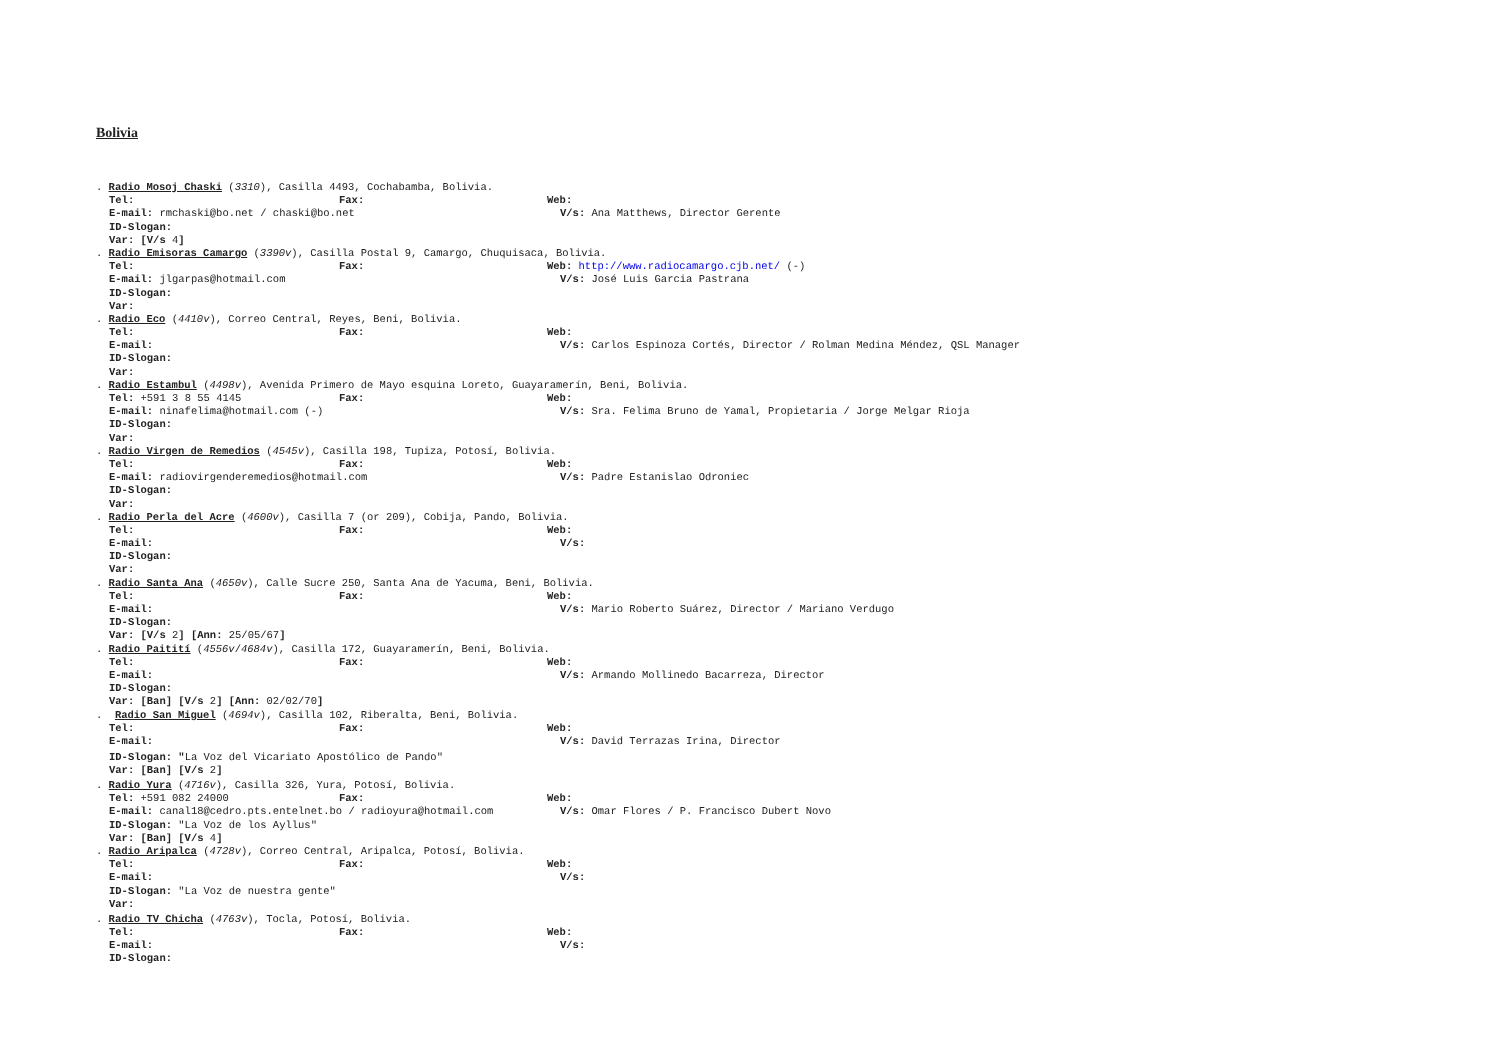Bolivia
. Radio Mosoj Chaski (3310), Casilla 4493, Cochabamba, Bolivia.
Tel: Fax: Web:
E-mail: rmchaski@bo.net / chaski@bo.net V/s: Ana Matthews, Director Gerente
ID-Slogan:
Var: [V/s 4]
. Radio Emisoras Camargo (3390v), Casilla Postal 9, Camargo, Chuquisaca, Bolivia.
Tel: Fax: Web: http://www.radiocamargo.cjb.net/ (-)
E-mail: jlgarpas@hotmail.com V/s: José Luis Garcia Pastrana
ID-Slogan:
Var:
. Radio Eco (4410v), Correo Central, Reyes, Beni, Bolivia.
Tel: Fax: Web:
E-mail: V/s: Carlos Espinoza Cortés, Director / Rolman Medina Méndez, QSL Manager
ID-Slogan:
Var:
. Radio Estambul (4498v), Avenida Primero de Mayo esquina Loreto, Guayaramerín, Beni, Bolivia.
Tel: +591 3 8 55 4145 Fax: Web:
E-mail: ninafelima@hotmail.com (-) V/s: Sra. Felima Bruno de Yamal, Propietaria / Jorge Melgar Rioja
ID-Slogan:
Var:
. Radio Virgen de Remedios (4545v), Casilla 198, Tupiza, Potosí, Bolivia.
Tel: Fax: Web:
E-mail: radiovirgenderemedios@hotmail.com V/s: Padre Estanislao Odroniec
ID-Slogan:
Var:
. Radio Perla del Acre (4600v), Casilla 7 (or 209), Cobija, Pando, Bolivia.
Tel: Fax: Web:
E-mail: V/s:
ID-Slogan:
Var:
. Radio Santa Ana (4650v), Calle Sucre 250, Santa Ana de Yacuma, Beni, Bolivia.
Tel: Fax: Web:
E-mail: V/s: Mario Roberto Suárez, Director / Mariano Verdugo
ID-Slogan:
Var: [V/s 2] [Ann: 25/05/67]
. Radio Paitití (4556v / 4684v), Casilla 172, Guayaramerín, Beni, Bolivia.
Tel: Fax: Web:
E-mail: V/s: Armando Mollinedo Bacarreza, Director
ID-Slogan:
Var: [Ban] [V/s 2] [Ann: 02/02/70]
. Radio San Miguel (4694v), Casilla 102, Riberalta, Beni, Bolivia.
Tel: Fax: Web:
E-mail: V/s: David Terrazas Irina, Director
ID-Slogan: " La Voz del Vicariato Apostólico de Pando"
Var: [Ban] [V/s 2]
. Radio Yura (4716v), Casilla 326, Yura, Potosí, Bolivia.
Tel: +591 082 24000 Fax: Web:
E-mail: canal18@cedro.pts.entelnet.bo / radioyura@hotmail.com V/s: Omar Flores / P. Francisco Dubert Novo
ID-Slogan: "La Voz de los Ayllus"
Var: [Ban] [V/s 4]
. Radio Aripalca (4728v), Correo Central, Aripalca, Potosí, Bolivia.
Tel: Fax: Web:
E-mail: V/s:
ID-Slogan: "La Voz de nuestra gente"
Var:
. Radio TV Chicha (4763v), Tocla, Potosí, Bolivia.
Tel: Fax: Web:
E-mail: V/s:
ID-Slogan: